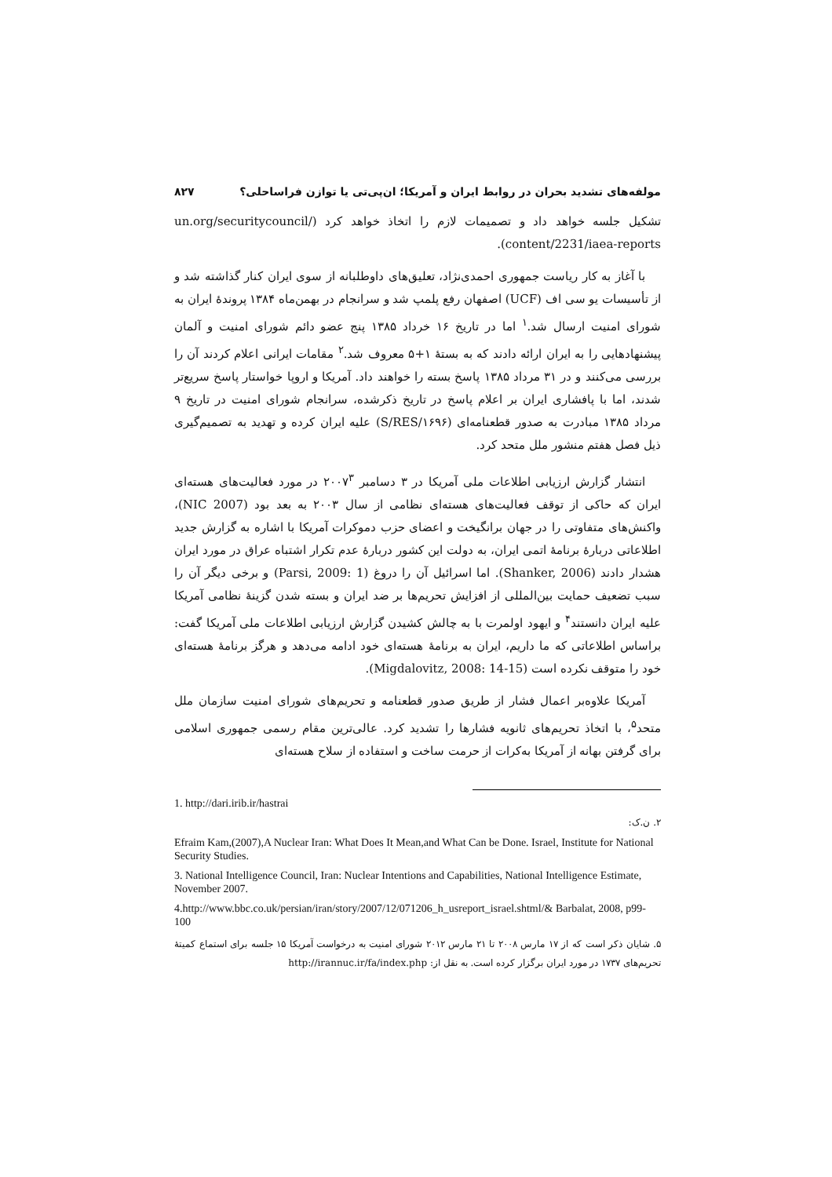مولفه‌های تشدید بحران در روابط ایران و آمریکا؛ ان‌پی‌تی یا توازن فراساحلی؟ ۸۲۷
تشکیل جلسه خواهد داد و تصمیمات لازم را اتخاذ خواهد کرد (/un.org/securitycouncil content/2231/iaea-reports).
با آغاز به کار ریاست جمهوری احمدی‌نژاد، تعلیق‌های داوطلبانه از سوی ایران کنار گذاشته شد و از تأسیسات یو سی اف (UCF) اصفهان رفع پلمپ شد و سرانجام در بهمن‌ماه ۱۳۸۴ پروندهٔ ایران به شورای امنیت ارسال شد.<sup>۱</sup> اما در تاریخ ۱۶ خرداد ۱۳۸۵ پنج عضو دائم شورای امنیت و آلمان پیشنهادهایی را به ایران ارائه دادند که به بستهٔ ۱+۵ معروف شد.<sup>۲</sup> مقامات ایرانی اعلام کردند آن را بررسی می‌کنند و در ۳۱ مرداد ۱۳۸۵ پاسخ بسته را خواهند داد. آمریکا و اروپا خواستار پاسخ سریع‌تر شدند، اما با پافشاری ایران بر اعلام پاسخ در تاریخ ذکرشده، سرانجام شورای امنیت در تاریخ ۹ مرداد ۱۳۸۵ مبادرت به صدور قطعنامه‌ای (S/RES/۱۶۹۶) علیه ایران کرده و تهدید به تصمیم‌گیری ذیل فصل هفتم منشور ملل متحد کرد.
انتشار گزارش ارزیابی اطلاعات ملی آمریکا در ۳ دسامبر ۲۰۰۷<sup>۳</sup> در مورد فعالیت‌های هسته‌ای ایران که حاکی از توقف فعالیت‌های هسته‌ای نظامی از سال ۲۰۰۳ به بعد بود (NIC 2007)، واکنش‌های متفاوتی را در جهان برانگیخت و اعضای حزب دموکرات آمریکا با اشاره به گزارش جدید اطلاعاتی دربارهٔ برنامهٔ اتمی ایران، به دولت این کشور دربارهٔ عدم تکرار اشتباه عراق در مورد ایران هشدار دادند (Shanker, 2006). اما اسرائیل آن را دروغ (Parsi, 2009: 1) و برخی دیگر آن را سبب تضعیف حمایت بین‌المللی از افزایش تحریم‌ها بر ضد ایران و بسته شدن گزینهٔ نظامی آمریکا علیه ایران دانستند<sup>۴</sup> و ایهود اولمرت با به چالش کشیدن گزارش ارزیابی اطلاعات ملی آمریکا گفت: براساس اطلاعاتی که ما داریم، ایران به برنامهٔ هسته‌ای خود ادامه می‌دهد و هرگز برنامهٔ هسته‌ای خود را متوقف نکرده است (Migdalovitz, 2008: 14-15).
آمریکا علاوه‌بر اعمال فشار از طریق صدور قطعنامه و تحریم‌های شورای امنیت سازمان ملل متحد<sup>۵</sup>، با اتخاذ تحریم‌های ثانویه فشارها را تشدید کرد. عالی‌ترین مقام رسمی جمهوری اسلامی برای گرفتن بهانه از آمریکا به‌کرات از حرمت ساخت و استفاده از سلاح هسته‌ای
1. http://dari.irib.ir/hastrai
۲. ن.ک:
Efraim Kam,(2007),A Nuclear Iran: What Does It Mean,and What Can be Done. Israel, Institute for National Security Studies.
3. National Intelligence Council, Iran: Nuclear Intentions and Capabilities, National Intelligence Estimate, November 2007.
4.http://www.bbc.co.uk/persian/iran/story/2007/12/071206_h_usreport_israel.shtml/& Barbalat, 2008, p99-100
۵. شایان ذکر است که از ۱۷ مارس ۲۰۰۸ تا ۲۱ مارس ۲۰۱۲ شورای امنیت به درخواست آمریکا ۱۵ جلسه برای استماع کمیتهٔ تحریم‌های ۱۷۳۷ در مورد ایران برگزار کرده است. به نقل از: http://irannuc.ir/fa/index.php